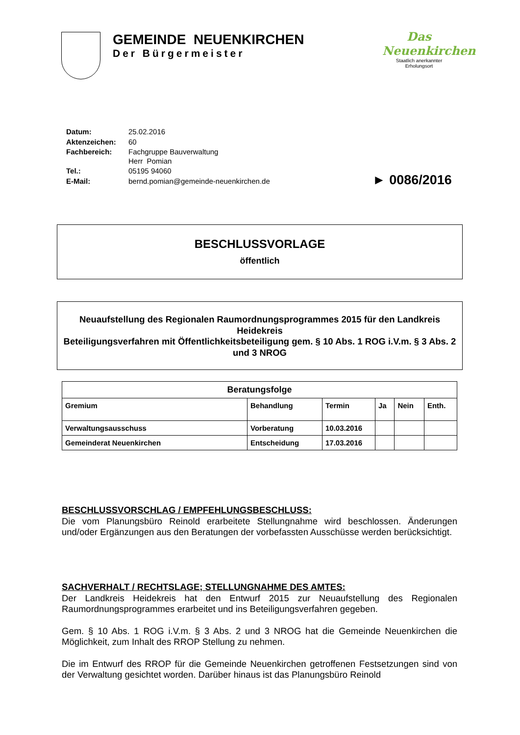GEMEINDE NEUENKIRCHEN
Der Bürgermeister
Das Neuenkirchen
Staatlich anerkannter
Erholungsort
| Datum: | 25.02.2016 |
| Aktenzeichen: | 60 |
| Fachbereich: | Fachgruppe Bauverwaltung Herr Pomian |
| Tel.: | 05195 94060 |
| E-Mail: | bernd.pomian@gemeinde-neuenkirchen.de |
► 0086/2016
BESCHLUSSVORLAGE
öffentlich
Neuaufstellung des Regionalen Raumordnungsprogrammes 2015 für den Landkreis Heidekreis
Beteiligungsverfahren mit Öffentlichkeitsbeteiligung gem. § 10 Abs. 1 ROG i.V.m. § 3 Abs. 2 und 3 NROG
| Beratungsfolge | | | | | |
| --- | --- | --- | --- | --- | --- |
| Gremium | Behandlung | Termin | Ja | Nein | Enth. |
| Verwaltungsausschuss | Vorberatung | 10.03.2016 | | | |
| Gemeinderat Neuenkirchen | Entscheidung | 17.03.2016 | | | |
BESCHLUSSVORSCHLAG / EMPFEHLUNGSBESCHLUSS:
Die vom Planungsbüro Reinold erarbeitete Stellungnahme wird beschlossen. Änderungen und/oder Ergänzungen aus den Beratungen der vorbefassten Ausschüsse werden berücksichtigt.
SACHVERHALT / RECHTSLAGE; STELLUNGNAHME DES AMTES:
Der Landkreis Heidekreis hat den Entwurf 2015 zur Neuaufstellung des Regionalen Raumordnungsprogrammes erarbeitet und ins Beteiligungsverfahren gegeben.
Gem. § 10 Abs. 1 ROG i.V.m. § 3 Abs. 2 und 3 NROG hat die Gemeinde Neuenkirchen die Möglichkeit, zum Inhalt des RROP Stellung zu nehmen.
Die im Entwurf des RROP für die Gemeinde Neuenkirchen getroffenen Festsetzungen sind von der Verwaltung gesichtet worden. Darüber hinaus ist das Planungsbüro Reinold